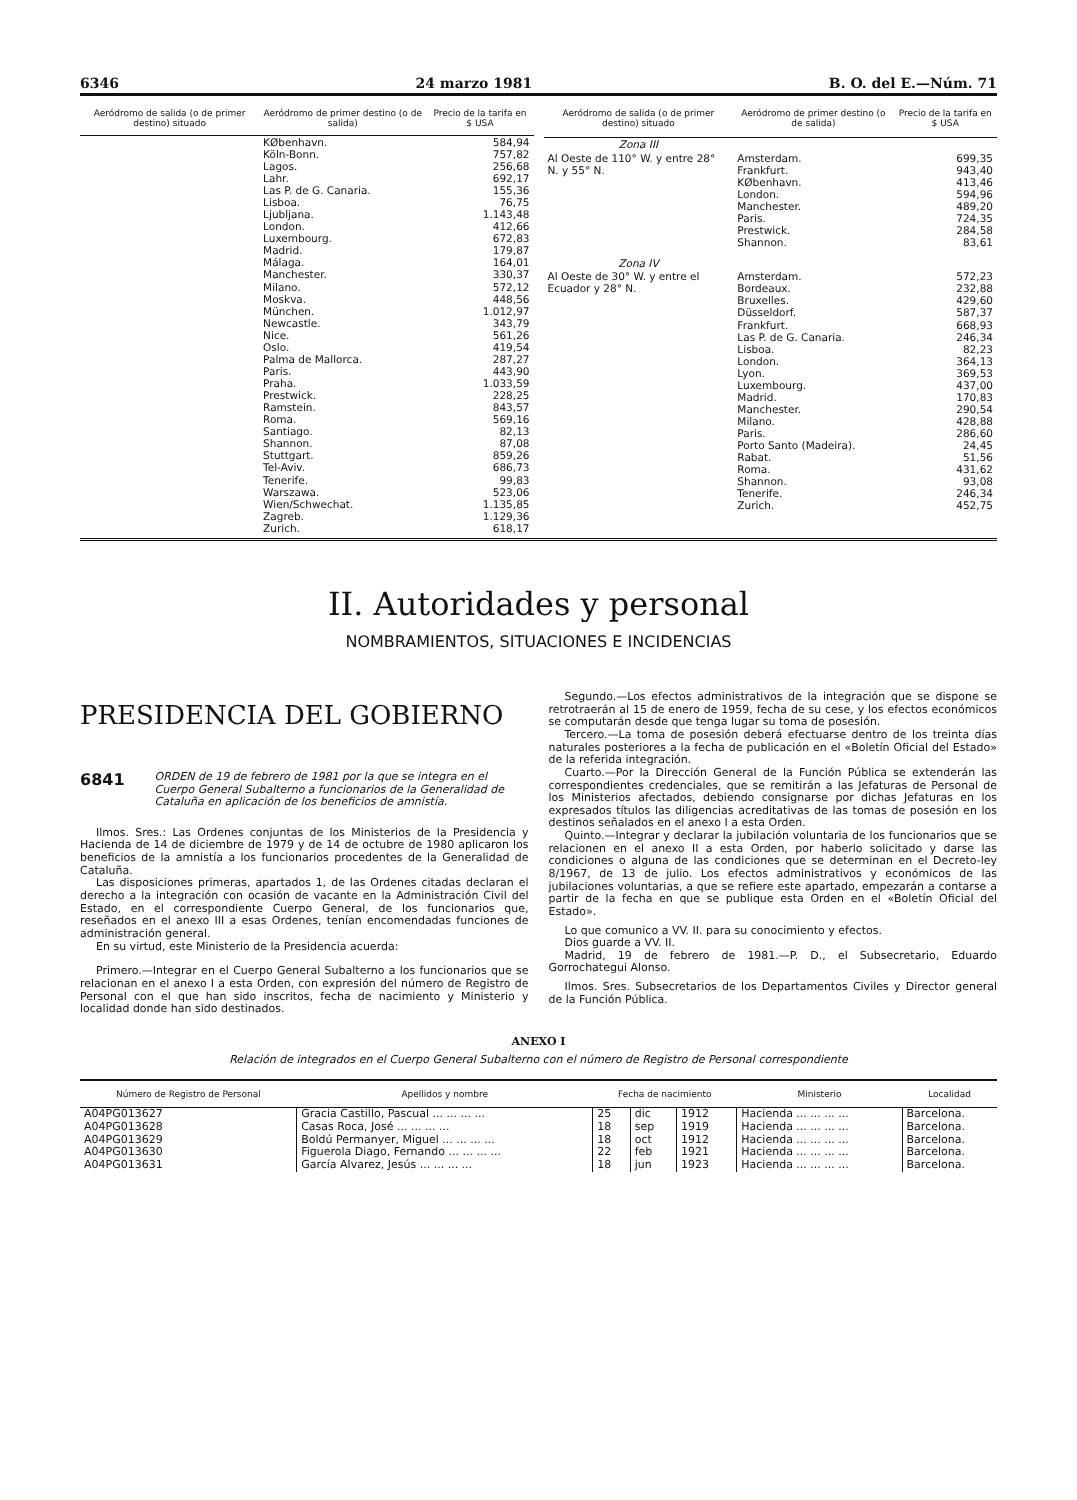6346 24 marzo 1981 B. O. del E.—Núm. 71
| Aeródromo de salida (o de primer destino) situado | Aeródromo de primer destino (o de salida) | Precio de la tarifa en $ USA |
| --- | --- | --- |
| | KØbenhavn. Köln-Bonn. Lagos. Lahr. Las P. de G. Canaria. Lisboa. Ljubljana. London. Luxembourg. Madrid. Málaga. Manchester. Milano. Moskva. München. Newcastle. Nice. Oslo. Palma de Mallorca. Paris. Praha. Prestwick. Ramstein. Roma. Santiago. Shannon. Stuttgart. Tel-Aviv. Tenerife. Warszawa. Wien/Schwechat. Zagreb. Zurich. | 584,94 757,82 256,68 692,17 155,36 76,75 1.143,48 412,66 672,83 179,87 164,01 330,37 572,12 448,56 1.012,97 343,79 561,26 419,54 287,27 443,90 1.033,59 228,25 843,57 569,16 82,13 87,08 859,26 686,73 99,83 523,06 1.135,85 1.129,36 618,17 |
| Aeródromo de salida (o de primer destino) situado | Aeródromo de primer destino (o de salida) | Precio de la tarifa en $ USA |
| --- | --- | --- |
| Zona III | | |
| Al Oeste de 110° W. y entre 28° N. y 55° N. | Amsterdam. Frankfurt. KØbenhavn. London. Manchester. Paris. Prestwick. Shannon. | 699,35 943,40 413,46 594,96 489,20 724,35 284,58 83,61 |
| Zona IV | | |
| Al Oeste de 30° W. y entre el Ecuador y 28° N. | Amsterdam. Bordeaux. Bruxelles. Düsseldorf. Frankfurt. Las P. de G. Canaria. Lisboa. London. Lyon. Luxembourg. Madrid. Manchester. Milano. Paris. Porto Santo (Madeira). Rabat. Roma. Shannon. Tenerife. Zurich. | 572,23 232,88 429,60 587,37 668,93 246,34 82,23 364,13 369,53 437,00 170,83 290,54 428,88 286,60 24,45 51,56 431,62 93,08 246,34 452,75 |
II. Autoridades y personal
NOMBRAMIENTOS, SITUACIONES E INCIDENCIAS
PRESIDENCIA DEL GOBIERNO
6841 ORDEN de 19 de febrero de 1981 por la que se integra en el Cuerpo General Subalterno a funcionarios de la Generalidad de Cataluña en aplicación de los beneficios de amnistía.
Ilmos. Sres.: Las Ordenes conjuntas de los Ministerios de la Presidencia y Hacienda de 14 de diciembre de 1979 y de 14 de octubre de 1980 aplicaron los beneficios de la amnistía a los funcionarios procedentes de la Generalidad de Cataluña.
Las disposiciones primeras, apartados 1, de las Ordenes citadas declaran el derecho a la integración con ocasión de vacante en la Administración Civil del Estado, en el correspondiente Cuerpo General, de los funcionarios que, reseñados en el anexo III a esas Ordenes, tenían encomendadas funciones de administración general.
En su virtud, este Ministerio de la Presidencia acuerda:
Primero.—Integrar en el Cuerpo General Subalterno a los funcionarios que se relacionan en el anexo I a esta Orden, con expresión del número de Registro de Personal con el que han sido inscritos, fecha de nacimiento y Ministerio y localidad donde han sido destinados.
Segundo.—Los efectos administrativos de la integración que se dispone se retrotraerán al 15 de enero de 1959, fecha de su cese, y los efectos económicos se computarán desde que tenga lugar su toma de posesión.
Tercero.—La toma de posesión deberá efectuarse dentro de los treinta días naturales posteriores a la fecha de publicación en el «Boletín Oficial del Estado» de la referida integración.
Cuarto.—Por la Dirección General de la Función Pública se extenderán las correspondientes credenciales, que se remitirán a las Jefaturas de Personal de los Ministerios afectados, debiendo consignarse por dichas Jefaturas en los expresados títulos las diligencias acreditativas de las tomas de posesión en los destinos señalados en el anexo I a esta Orden.
Quinto.—Integrar y declarar la jubilación voluntaria de los funcionarios que se relacionen en el anexo II a esta Orden, por haberlo solicitado y darse las condiciones o alguna de las condiciones que se determinan en el Decreto-ley 8/1967, de 13 de julio. Los efectos administrativos y económicos de las jubilaciones voluntarias, a que se refiere este apartado, empezarán a contarse a partir de la fecha en que se publique esta Orden en el «Boletín Oficial del Estado».
Lo que comunico a VV. II. para su conocimiento y efectos.
Dios guarde a VV. II.
Madrid, 19 de febrero de 1981.—P. D., el Subsecretario, Eduardo Gorrochategui Alonso.
Ilmos. Sres. Subsecretarios de los Departamentos Civiles y Director general de la Función Pública.
ANEXO I
Relación de integrados en el Cuerpo General Subalterno con el número de Registro de Personal correspondiente
| Número de Registro de Personal | Apellidos y nombre | Fecha de nacimiento | | | Ministerio | Localidad |
| --- | --- | --- | --- | --- | --- | --- |
| A04PG013627 | Gracia Castillo, Pascual ... ... ... ... | 25 | dic | 1912 | Hacienda ... ... ... ... | Barcelona. |
| A04PG013628 | Casas Roca, José ... ... ... ... | 18 | sep | 1919 | Hacienda ... ... ... ... | Barcelona. |
| A04PG013629 | Boldú Permanyer, Miguel ... ... ... ... | 18 | oct | 1912 | Hacienda ... ... ... ... | Barcelona. |
| A04PG013630 | Figuerola Diago, Fernando ... ... ... ... | 22 | feb | 1921 | Hacienda ... ... ... ... | Barcelona. |
| A04PG013631 | García Alvarez, Jesús ... ... ... ... | 18 | jun | 1923 | Hacienda ... ... ... ... | Barcelona. |